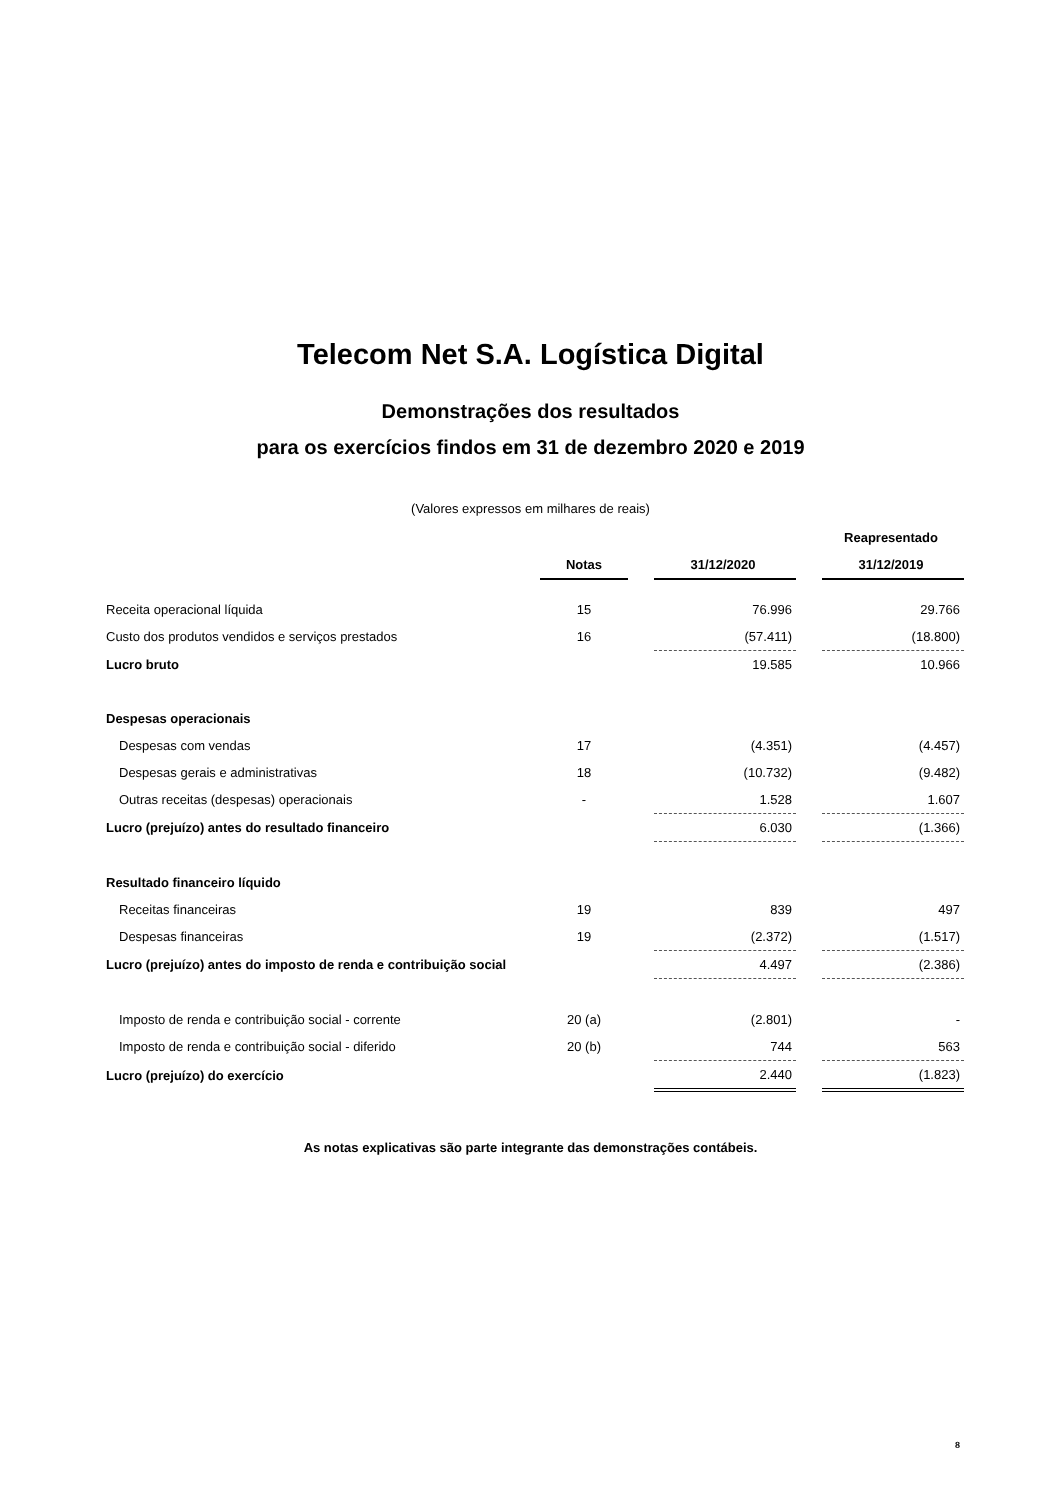Telecom Net S.A. Logística Digital
Demonstrações dos resultados
para os exercícios findos em 31 de dezembro 2020 e 2019
(Valores expressos em milhares de reais)
| | | | | | Reapresentado |
| --- | --- | --- | --- | --- | --- |
| | Notas | | 31/12/2020 | | 31/12/2019 |
| Receita operacional líquida | 15 | | 76.996 | | 29.766 |
| Custo dos produtos vendidos e serviços prestados | 16 | | (57.411) | | (18.800) |
| Lucro bruto | | | 19.585 | | 10.966 |
| Despesas operacionais | | | | | |
| Despesas com vendas | 17 | | (4.351) | | (4.457) |
| Despesas gerais e administrativas | 18 | | (10.732) | | (9.482) |
| Outras receitas (despesas) operacionais | - | | 1.528 | | 1.607 |
| Lucro (prejuízo) antes do resultado financeiro | | | 6.030 | | (1.366) |
| Resultado financeiro líquido | | | | | |
| Receitas financeiras | 19 | | 839 | | 497 |
| Despesas financeiras | 19 | | (2.372) | | (1.517) |
| Lucro (prejuízo) antes do imposto de renda e contribuição social | | | 4.497 | | (2.386) |
| Imposto de renda e contribuição social - corrente | 20 (a) | | (2.801) | | - |
| Imposto de renda e contribuição social - diferido | 20 (b) | | 744 | | 563 |
| Lucro (prejuízo) do exercício | | | 2.440 | | (1.823) |
As notas explicativas são parte integrante das demonstrações contábeis.
8